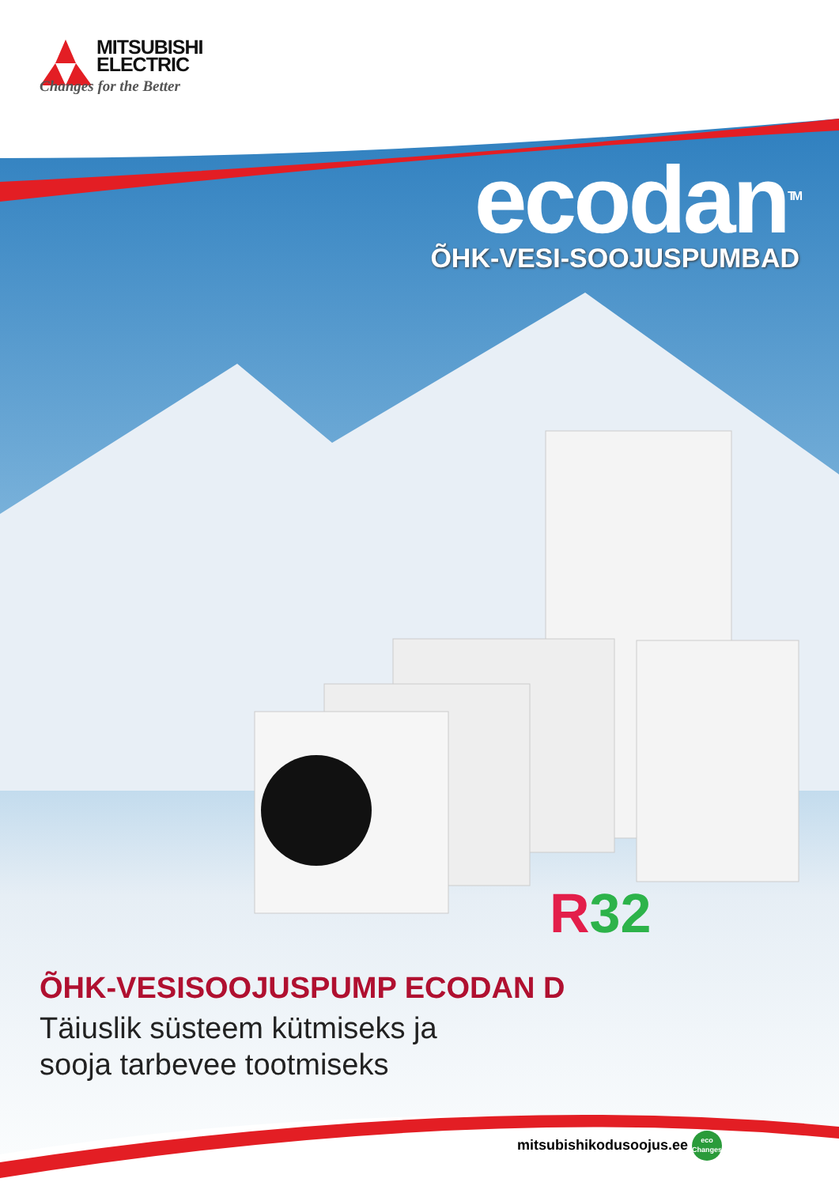MITSUBISHI
ELECTRIC
Changes for the Better
ecodan<sup>TM</sup>
ÕHK-VESI-SOOJUSPUMBAD
R32
ÕHK-VESISOOJUSPUMP ECODAN D
Täiuslik süsteem kütmiseks ja
sooja tarbevee tootmiseks
mitsubishikodusoojus.ee eco
Changes